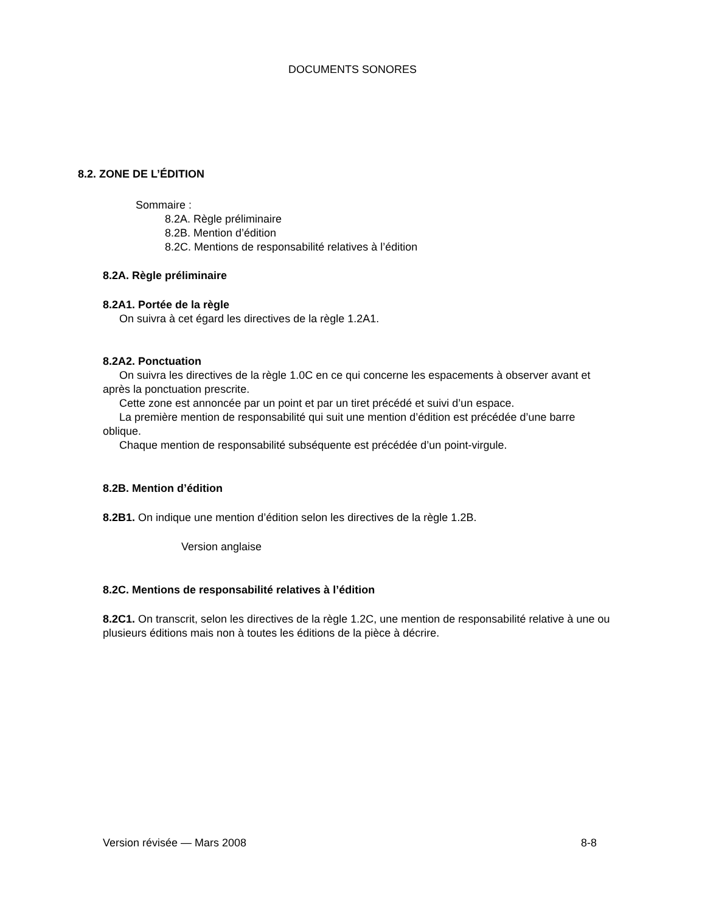DOCUMENTS SONORES
8.2. ZONE DE L’ÉDITION
Sommaire :
8.2A. Règle préliminaire
8.2B. Mention d’édition
8.2C. Mentions de responsabilité relatives à l’édition
8.2A. Règle préliminaire
8.2A1. Portée de la règle
On suivra à cet égard les directives de la règle 1.2A1.
8.2A2. Ponctuation
On suivra les directives de la règle 1.0C en ce qui concerne les espacements à observer avant et après la ponctuation prescrite.
Cette zone est annoncée par un point et par un tiret précédé et suivi d’un espace.
La première mention de responsabilité qui suit une mention d’édition est précédée d’une barre oblique.
Chaque mention de responsabilité subséquente est précédée d’un point-virgule.
8.2B. Mention d’édition
8.2B1. On indique une mention d’édition selon les directives de la règle 1.2B.
Version anglaise
8.2C. Mentions de responsabilité relatives à l’édition
8.2C1. On transcrit, selon les directives de la règle 1.2C, une mention de responsabilité relative à une ou plusieurs éditions mais non à toutes les éditions de la pièce à décrire.
Version révisée — Mars 2008 8-8